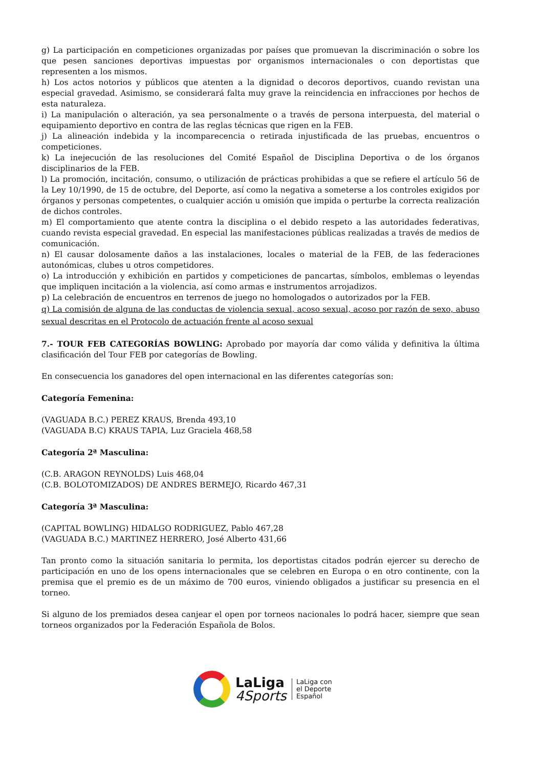g) La participación en competiciones organizadas por países que promuevan la discriminación o sobre los que pesen sanciones deportivas impuestas por organismos internacionales o con deportistas que representen a los mismos.
h) Los actos notorios y públicos que atenten a la dignidad o decoros deportivos, cuando revistan una especial gravedad. Asimismo, se considerará falta muy grave la reincidencia en infracciones por hechos de esta naturaleza.
i) La manipulación o alteración, ya sea personalmente o a través de persona interpuesta, del material o equipamiento deportivo en contra de las reglas técnicas que rigen en la FEB.
j) La alineación indebida y la incomparecencia o retirada injustificada de las pruebas, encuentros o competiciones.
k) La inejecución de las resoluciones del Comité Español de Disciplina Deportiva o de los órganos disciplinarios de la FEB.
l) La promoción, incitación, consumo, o utilización de prácticas prohibidas a que se refiere el artículo 56 de la Ley 10/1990, de 15 de octubre, del Deporte, así como la negativa a someterse a los controles exigidos por órganos y personas competentes, o cualquier acción u omisión que impida o perturbe la correcta realización de dichos controles.
m) El comportamiento que atente contra la disciplina o el debido respeto a las autoridades federativas, cuando revista especial gravedad. En especial las manifestaciones públicas realizadas a través de medios de comunicación.
n) El causar dolosamente daños a las instalaciones, locales o material de la FEB, de las federaciones autonómicas, clubes u otros competidores.
o) La introducción y exhibición en partidos y competiciones de pancartas, símbolos, emblemas o leyendas que impliquen incitación a la violencia, así como armas e instrumentos arrojadizos.
p) La celebración de encuentros en terrenos de juego no homologados o autorizados por la FEB.
q) La comisión de alguna de las conductas de violencia sexual, acoso sexual, acoso por razón de sexo, abuso sexual descritas en el Protocolo de actuación frente al acoso sexual
7.- TOUR FEB CATEGORÍAS BOWLING: Aprobado por mayoría dar como válida y definitiva la última clasificación del Tour FEB por categorías de Bowling.
En consecuencia los ganadores del open internacional en las diferentes categorías son:
Categoría Femenina:
(VAGUADA B.C.) PEREZ KRAUS, Brenda 493,10
(VAGUADA B.C) KRAUS TAPIA, Luz Graciela 468,58
Categoría 2ª Masculina:
(C.B. ARAGON REYNOLDS) Luis 468,04
(C.B. BOLOTOMIZADOS) DE ANDRES BERMEJO, Ricardo 467,31
Categoría 3ª Masculina:
(CAPITAL BOWLING) HIDALGO RODRIGUEZ, Pablo 467,28
(VAGUADA B.C.) MARTINEZ HERRERO, José Alberto 431,66
Tan pronto como la situación sanitaria lo permita, los deportistas citados podrán ejercer su derecho de participación en uno de los opens internacionales que se celebren en Europa o en otro continente, con la premisa que el premio es de un máximo de 700 euros, viniendo obligados a justificar su presencia en el torneo.
Si alguno de los premiados desea canjear el open por torneos nacionales lo podrá hacer, siempre que sean torneos organizados por la Federación Española de Bolos.
LaLiga
4Sports
LaLiga con
el Deporte
Español